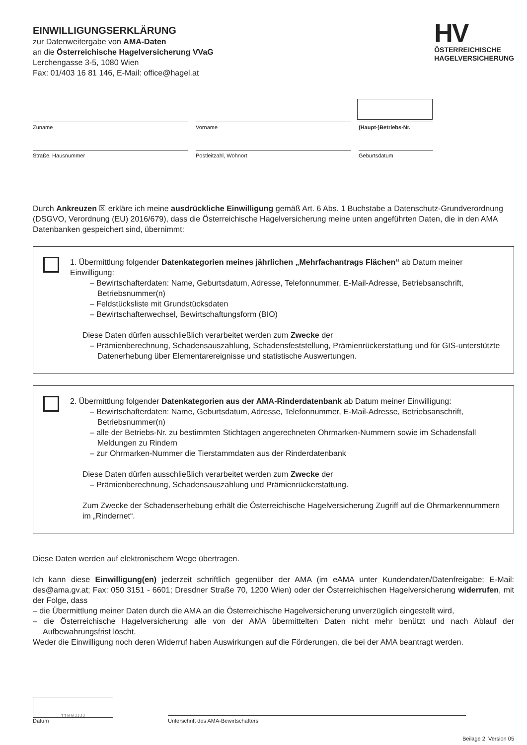EINWILLIGUNGSERKLÄRUNG
zur Datenweitergabe von AMA-Daten
an die Österreichische Hagelversicherung VVaG
Lerchengasse 3-5, 1080 Wien
Fax: 01/403 16 81 146, E-Mail: office@hagel.at
HV
ÖSTERREICHISCHE
HAGELVERSICHERUNG
Zuname Vorname (Haupt-)Betriebs-Nr.
Straße, Hausnummer Postleitzahl, Wohnort Geburtsdatum
Durch Ankreuzen ☒ erkläre ich meine ausdrückliche Einwilligung gemäß Art. 6 Abs. 1 Buchstabe a Datenschutz-Grundverordnung (DSGVO, Verordnung (EU) 2016/679), dass die Österreichische Hagelversicherung meine unten angeführten Daten, die in den AMA Datenbanken gespeichert sind, übernimmt:
1. Übermittlung folgender Datenkategorien meines jährlichen „Mehrfachantrags Flächen“ ab Datum meiner Einwilligung:
– Bewirtschafterdaten: Name, Geburtsdatum, Adresse, Telefonnummer, E-Mail-Adresse, Betriebsanschrift, Betriebsnummer(n)
– Feldstücksliste mit Grundstücksdaten
– Bewirtschafterwechsel, Bewirtschaftungsform (BIO)
Diese Daten dürfen ausschließlich verarbeitet werden zum Zwecke der
– Prämienberechnung, Schadensauszahlung, Schadensfeststellung, Prämienrückerstattung und für GIS-unterstützte Datenerhebung über Elementarereignisse und statistische Auswertungen.
2. Übermittlung folgender Datenkategorien aus der AMA-Rinderdatenbank ab Datum meiner Einwilligung:
– Bewirtschafterdaten: Name, Geburtsdatum, Adresse, Telefonnummer, E-Mail-Adresse, Betriebsanschrift, Betriebsnummer(n)
– alle der Betriebs-Nr. zu bestimmten Stichtagen angerechneten Ohrmarken-Nummern sowie im Schadensfall Meldungen zu Rindern
– zur Ohrmarken-Nummer die Tierstammdaten aus der Rinderdatenbank
Diese Daten dürfen ausschließlich verarbeitet werden zum Zwecke der
– Prämienberechnung, Schadensauszahlung und Prämienrückerstattung.
Zum Zwecke der Schadenserhebung erhält die Österreichische Hagelversicherung Zugriff auf die Ohrmarkennummern im „Rindernet“.
Diese Daten werden auf elektronischem Wege übertragen.
Ich kann diese Einwilligung(en) jederzeit schriftlich gegenüber der AMA (im eAMA unter Kundendaten/Datenfreigabe; E-Mail: des@ama.gv.at; Fax: 050 3151 - 6601; Dresdner Straße 70, 1200 Wien) oder der Österreichischen Hagelversicherung widerrufen, mit der Folge, dass
– die Übermittlung meiner Daten durch die AMA an die Österreichische Hagelversicherung unverzüglich eingestellt wird,
– die Österreichische Hagelversicherung alle von der AMA übermittelten Daten nicht mehr benützt und nach Ablauf der Aufbewahrungsfrist löscht.
Weder die Einwilligung noch deren Widerruf haben Auswirkungen auf die Förderungen, die bei der AMA beantragt werden.
T T M M J J J J
Datum
Unterschrift des AMA-Bewirtschafters
Beilage 2, Version 05